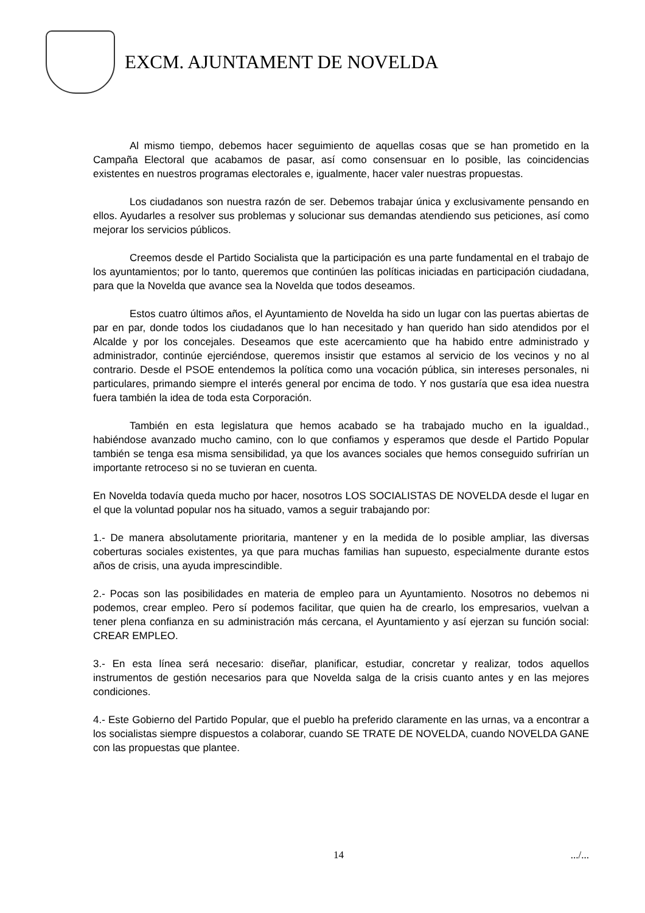EXCM. AJUNTAMENT DE NOVELDA
Al mismo tiempo, debemos hacer seguimiento de aquellas cosas que se han prometido en la Campaña Electoral que acabamos de pasar, así como consensuar en lo posible, las coincidencias existentes en nuestros programas electorales e, igualmente, hacer valer nuestras propuestas.
Los ciudadanos son nuestra razón de ser. Debemos trabajar única y exclusivamente pensando en ellos. Ayudarles a resolver sus problemas y solucionar sus demandas atendiendo sus peticiones, así como mejorar los servicios públicos.
Creemos desde el Partido Socialista que la participación es una parte fundamental en el trabajo de los ayuntamientos; por lo tanto, queremos que continúen las políticas iniciadas en participación ciudadana, para que la Novelda que avance sea la Novelda que todos deseamos.
Estos cuatro últimos años, el Ayuntamiento de Novelda ha sido un lugar con las puertas abiertas de par en par, donde todos los ciudadanos que lo han necesitado y han querido han sido atendidos por el Alcalde y por los concejales. Deseamos que este acercamiento que ha habido entre administrado y administrador, continúe ejerciéndose, queremos insistir que estamos al servicio de los vecinos y no al contrario. Desde el PSOE entendemos la política como una vocación pública, sin intereses personales, ni particulares, primando siempre el interés general por encima de todo. Y nos gustaría que esa idea nuestra fuera también la idea de toda esta Corporación.
También en esta legislatura que hemos acabado se ha trabajado mucho en la igualdad., habiéndose avanzado mucho camino, con lo que confiamos y esperamos que desde el Partido Popular también se tenga esa misma sensibilidad, ya que los avances sociales que hemos conseguido sufrirían un importante retroceso si no se tuvieran en cuenta.
En Novelda todavía queda mucho por hacer, nosotros LOS SOCIALISTAS DE NOVELDA desde el lugar en el que la voluntad popular nos ha situado, vamos a seguir trabajando por:
1.- De manera absolutamente prioritaria, mantener y en la medida de lo posible ampliar, las diversas coberturas sociales existentes, ya que para muchas familias han supuesto, especialmente durante estos años de crisis, una ayuda imprescindible.
2.- Pocas son las posibilidades en materia de empleo para un Ayuntamiento. Nosotros no debemos ni podemos, crear empleo. Pero sí podemos facilitar, que quien ha de crearlo, los empresarios, vuelvan a tener plena confianza en su administración más cercana, el Ayuntamiento y así ejerzan su función social: CREAR EMPLEO.
3.- En esta línea será necesario: diseñar, planificar, estudiar, concretar y realizar, todos aquellos instrumentos de gestión necesarios para que Novelda salga de la crisis cuanto antes y en las mejores condiciones.
4.- Este Gobierno del Partido Popular, que el pueblo ha preferido claramente en las urnas, va a encontrar a los socialistas siempre dispuestos a colaborar, cuando SE TRATE DE NOVELDA, cuando NOVELDA GANE con las propuestas que plantee.
14 .../...